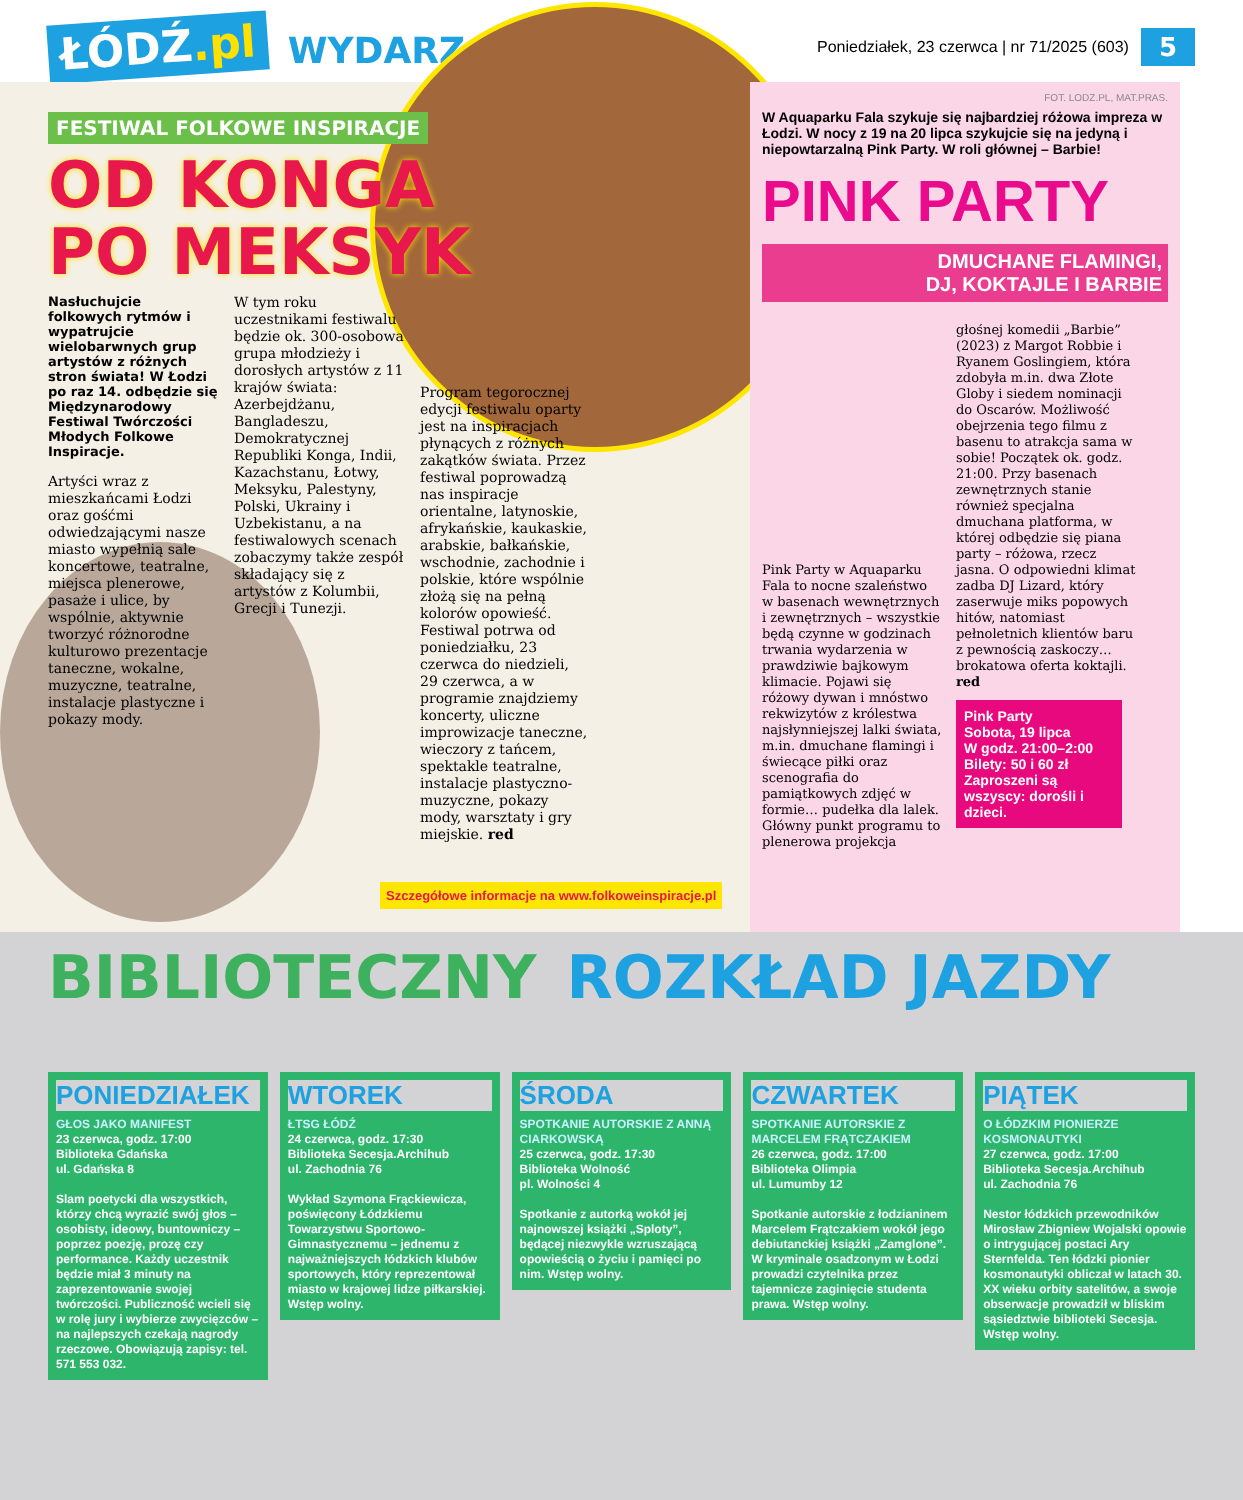ŁÓDŹ.pl WYDARZ
Poniedziałek, 23 czerwca | nr 71/2025 (603) 5
FESTIWAL FOLKOWE INSPIRACJE
OD KONGA
PO MEKSYK
Nasłuchujcie folkowych rytmów i wypatrujcie wielobarwnych grup artystów z różnych stron świata! W Łodzi po raz 14. odbędzie się Międzynarodowy Festiwal Twórczości Młodych Folkowe Inspiracje.
Artyści wraz z mieszkańcami Łodzi oraz gośćmi odwiedzającymi nasze miasto wypełnią sale koncertowe, teatralne, miejsca plenerowe, pasaże i ulice, by wspólnie, aktywnie tworzyć różnorodne kulturowo prezentacje taneczne, wokalne, muzyczne, teatralne, instalacje plastyczne i pokazy mody.
W tym roku uczestnikami festiwalu będzie ok. 300-osobowa grupa młodzieży i dorosłych artystów z 11 krajów świata: Azerbejdżanu, Bangladeszu, Demokratycznej Republiki Konga, Indii, Kazachstanu, Łotwy, Meksyku, Palestyny, Polski, Ukrainy i Uzbekistanu, a na festiwalowych scenach zobaczymy także zespół składający się z artystów z Kolumbii, Grecji i Tunezji.
Program tegorocznej edycji festiwalu oparty jest na inspiracjach płynących z różnych zakątków świata. Przez festiwal poprowadzą nas inspiracje orientalne, latynoskie, afrykańskie, kaukaskie, arabskie, bałkańskie, wschodnie, zachodnie i polskie, które wspólnie złożą się na pełną kolorów opowieść. Festiwal potrwa od poniedziałku, 23 czerwca do niedzieli, 29 czerwca, a w programie znajdziemy koncerty, uliczne improwizacje taneczne, wieczory z tańcem, spektakle teatralne, instalacje plastyczno-muzyczne, pokazy mody, warsztaty i gry miejskie. red
Szczegółowe informacje na www.folkoweinspiracje.pl
FOT. LODZ.PL, MAT.PRAS.
W Aquaparku Fala szykuje się najbardziej różowa impreza w Łodzi. W nocy z 19 na 20 lipca szykujcie się na jedyną i niepowtarzalną Pink Party. W roli głównej – Barbie!
PINK PARTY
DMUCHANE FLAMINGI,
DJ, KOKTAJLE I BARBIE
Pink Party w Aquaparku Fala to nocne szaleństwo w basenach wewnętrznych i zewnętrznych – wszystkie będą czynne w godzinach trwania wydarzenia w prawdziwie bajkowym klimacie. Pojawi się różowy dywan i mnóstwo rekwizytów z królestwa najsłynniejszej lalki świata, m.in. dmuchane flamingi i świecące piłki oraz scenografia do pamiątkowych zdjęć w formie… pudełka dla lalek. Główny punkt programu to plenerowa projekcja
głośnej komedii „Barbie” (2023) z Margot Robbie i Ryanem Goslingiem, która zdobyła m.in. dwa Złote Globy i siedem nominacji do Oscarów. Możliwość obejrzenia tego filmu z basenu to atrakcja sama w sobie! Początek ok. godz. 21:00. Przy basenach zewnętrznych stanie również specjalna dmuchana platforma, w której odbędzie się piana party – różowa, rzecz jasna. O odpowiedni klimat zadba DJ Lizard, który zaserwuje miks popowych hitów, natomiast pełnoletnich klientów baru z pewnością zaskoczy… brokatowa oferta koktajli. red
Pink Party
Sobota, 19 lipca
W godz. 21:00–2:00
Bilety: 50 i 60 zł
Zaproszeni są wszyscy: dorośli i dzieci.
BIBLIOTECZNY ROZKŁAD JAZDY
PONIEDZIAŁEK
GŁOS JAKO MANIFEST
23 czerwca, godz. 17:00
Biblioteka Gdańska
ul. Gdańska 8
Slam poetycki dla wszystkich, którzy chcą wyrazić swój głos – osobisty, ideowy, buntowniczy – poprzez poezję, prozę czy performance. Każdy uczestnik będzie miał 3 minuty na zaprezentowanie swojej twórczości. Publiczność wcieli się w rolę jury i wybierze zwycięzców – na najlepszych czekają nagrody rzeczowe. Obowiązują zapisy: tel. 571 553 032.
WTOREK
ŁTSG ŁÓDŹ
24 czerwca, godz. 17:30
Biblioteka Secesja.Archihub
ul. Zachodnia 76
Wykład Szymona Frąckiewicza, poświęcony Łódzkiemu Towarzystwu Sportowo-Gimnastycznemu – jednemu z najważniejszych łódzkich klubów sportowych, który reprezentował miasto w krajowej lidze piłkarskiej. Wstęp wolny.
ŚRODA
SPOTKANIE AUTORSKIE Z ANNĄ CIARKOWSKĄ
25 czerwca, godz. 17:30
Biblioteka Wolność
pl. Wolności 4
Spotkanie z autorką wokół jej najnowszej książki „Sploty”, będącej niezwykle wzruszającą opowieścią o życiu i pamięci po nim. Wstęp wolny.
CZWARTEK
SPOTKANIE AUTORSKIE Z MARCELEM FRĄTCZAKIEM
26 czerwca, godz. 17:00
Biblioteka Olimpia
ul. Lumumby 12
Spotkanie autorskie z łodzianinem Marcelem Frątczakiem wokół jego debiutanckiej książki „Zamglone”. W kryminale osadzonym w Łodzi prowadzi czytelnika przez tajemnicze zaginięcie studenta prawa. Wstęp wolny.
PIĄTEK
O ŁÓDZKIM PIONIERZE KOSMONAUTYKI
27 czerwca, godz. 17:00
Biblioteka Secesja.Archihub
ul. Zachodnia 76
Nestor łódzkich przewodników Mirosław Zbigniew Wojalski opowie o intrygującej postaci Ary Sternfelda. Ten łódzki pionier kosmonautyki obliczał w latach 30. XX wieku orbity satelitów, a swoje obserwacje prowadził w bliskim sąsiedztwie biblioteki Secesja. Wstęp wolny.